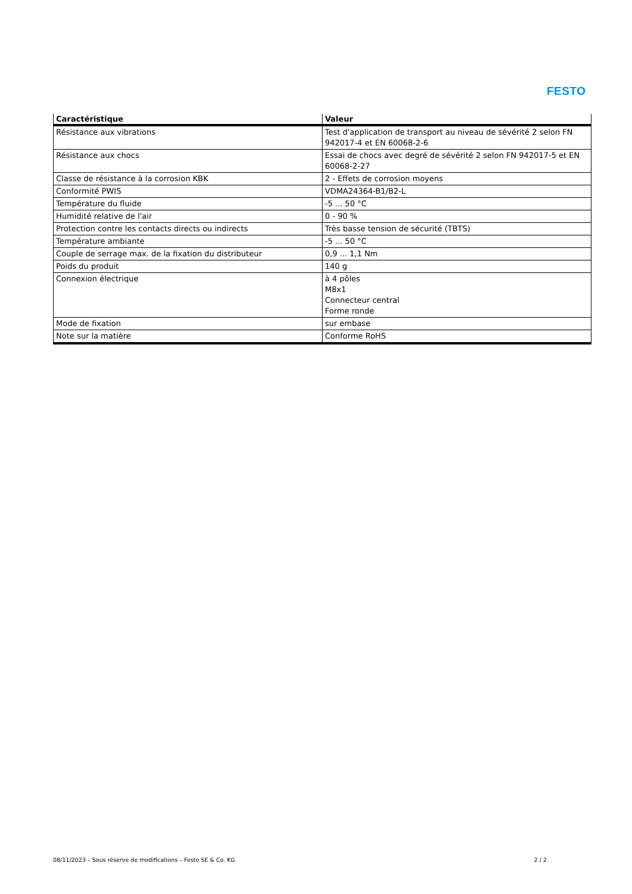FESTO
| Caractéristique | Valeur |
| --- | --- |
| Résistance aux vibrations | Test d'application de transport au niveau de sévérité 2 selon FN 942017-4 et EN 60068-2-6 |
| Résistance aux chocs | Essai de chocs avec degré de sévérité 2 selon FN 942017-5 et EN 60068-2-27 |
| Classe de résistance à la corrosion KBK | 2 - Effets de corrosion moyens |
| Conformité PWIS | VDMA24364-B1/B2-L |
| Température du fluide | -5 ... 50 °C |
| Humidité relative de l'air | 0 - 90 % |
| Protection contre les contacts directs ou indirects | Très basse tension de sécurité (TBTS) |
| Température ambiante | -5 ... 50 °C |
| Couple de serrage max. de la fixation du distributeur | 0,9 ... 1,1 Nm |
| Poids du produit | 140 g |
| Connexion électrique | à 4 pôles M8x1 Connecteur central Forme ronde |
| Mode de fixation | sur embase |
| Note sur la matière | Conforme RoHS |
08/11/2023 – Sous réserve de modifications – Festo SE & Co. KG 2 / 2